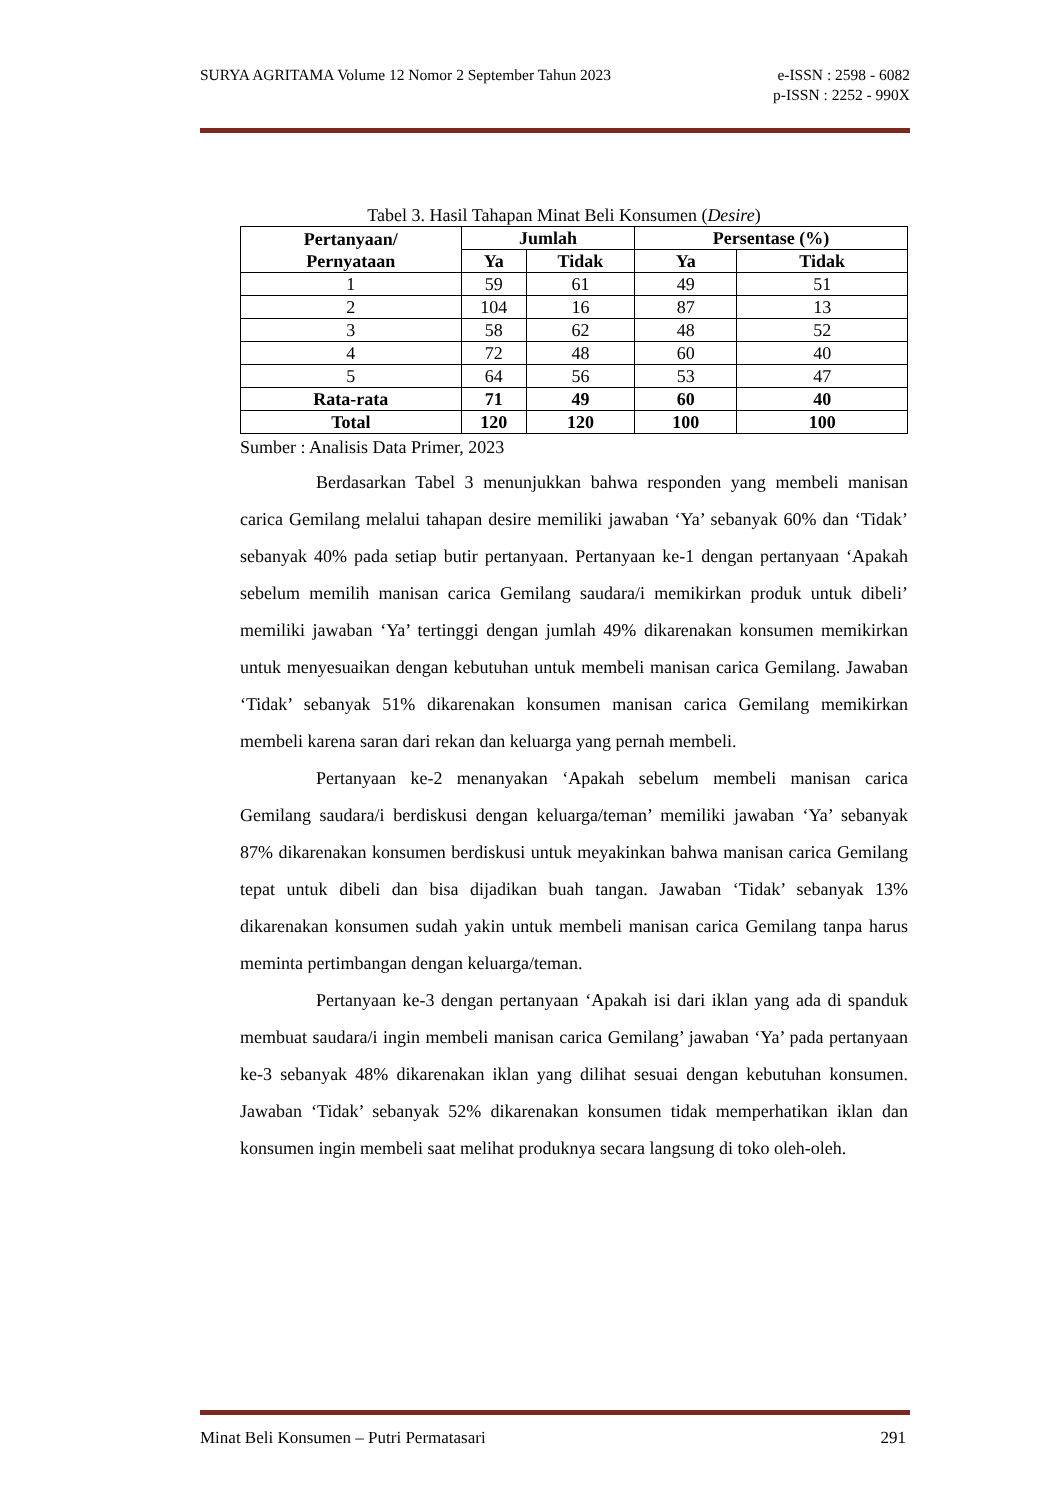SURYA AGRITAMA Volume 12 Nomor 2 September Tahun 2023 e-ISSN : 2598 - 6082
p-ISSN : 2252 - 990X
Tabel 3. Hasil Tahapan Minat Beli Konsumen (Desire)
| Pertanyaan/ Pernyataan | Jumlah | | Persentase (%) | |
| --- | --- | --- | --- | --- |
| | Ya | Tidak | Ya | Tidak |
| 1 | 59 | 61 | 49 | 51 |
| 2 | 104 | 16 | 87 | 13 |
| 3 | 58 | 62 | 48 | 52 |
| 4 | 72 | 48 | 60 | 40 |
| 5 | 64 | 56 | 53 | 47 |
| Rata-rata | 71 | 49 | 60 | 40 |
| Total | 120 | 120 | 100 | 100 |
Sumber : Analisis Data Primer, 2023
Berdasarkan Tabel 3 menunjukkan bahwa responden yang membeli manisan carica Gemilang melalui tahapan desire memiliki jawaban ‘Ya’ sebanyak 60% dan ‘Tidak’ sebanyak 40% pada setiap butir pertanyaan. Pertanyaan ke-1 dengan pertanyaan ‘Apakah sebelum memilih manisan carica Gemilang saudara/i memikirkan produk untuk dibeli’ memiliki jawaban ‘Ya’ tertinggi dengan jumlah 49% dikarenakan konsumen memikirkan untuk menyesuaikan dengan kebutuhan untuk membeli manisan carica Gemilang. Jawaban ‘Tidak’ sebanyak 51% dikarenakan konsumen manisan carica Gemilang memikirkan membeli karena saran dari rekan dan keluarga yang pernah membeli.
Pertanyaan ke-2 menanyakan ‘Apakah sebelum membeli manisan carica Gemilang saudara/i berdiskusi dengan keluarga/teman’ memiliki jawaban ‘Ya’ sebanyak 87% dikarenakan konsumen berdiskusi untuk meyakinkan bahwa manisan carica Gemilang tepat untuk dibeli dan bisa dijadikan buah tangan. Jawaban ‘Tidak’ sebanyak 13% dikarenakan konsumen sudah yakin untuk membeli manisan carica Gemilang tanpa harus meminta pertimbangan dengan keluarga/teman.
Pertanyaan ke-3 dengan pertanyaan ‘Apakah isi dari iklan yang ada di spanduk membuat saudara/i ingin membeli manisan carica Gemilang’ jawaban ‘Ya’ pada pertanyaan ke-3 sebanyak 48% dikarenakan iklan yang dilihat sesuai dengan kebutuhan konsumen. Jawaban ‘Tidak’ sebanyak 52% dikarenakan konsumen tidak memperhatikan iklan dan konsumen ingin membeli saat melihat produknya secara langsung di toko oleh-oleh.
Minat Beli Konsumen – Putri Permatasari 291